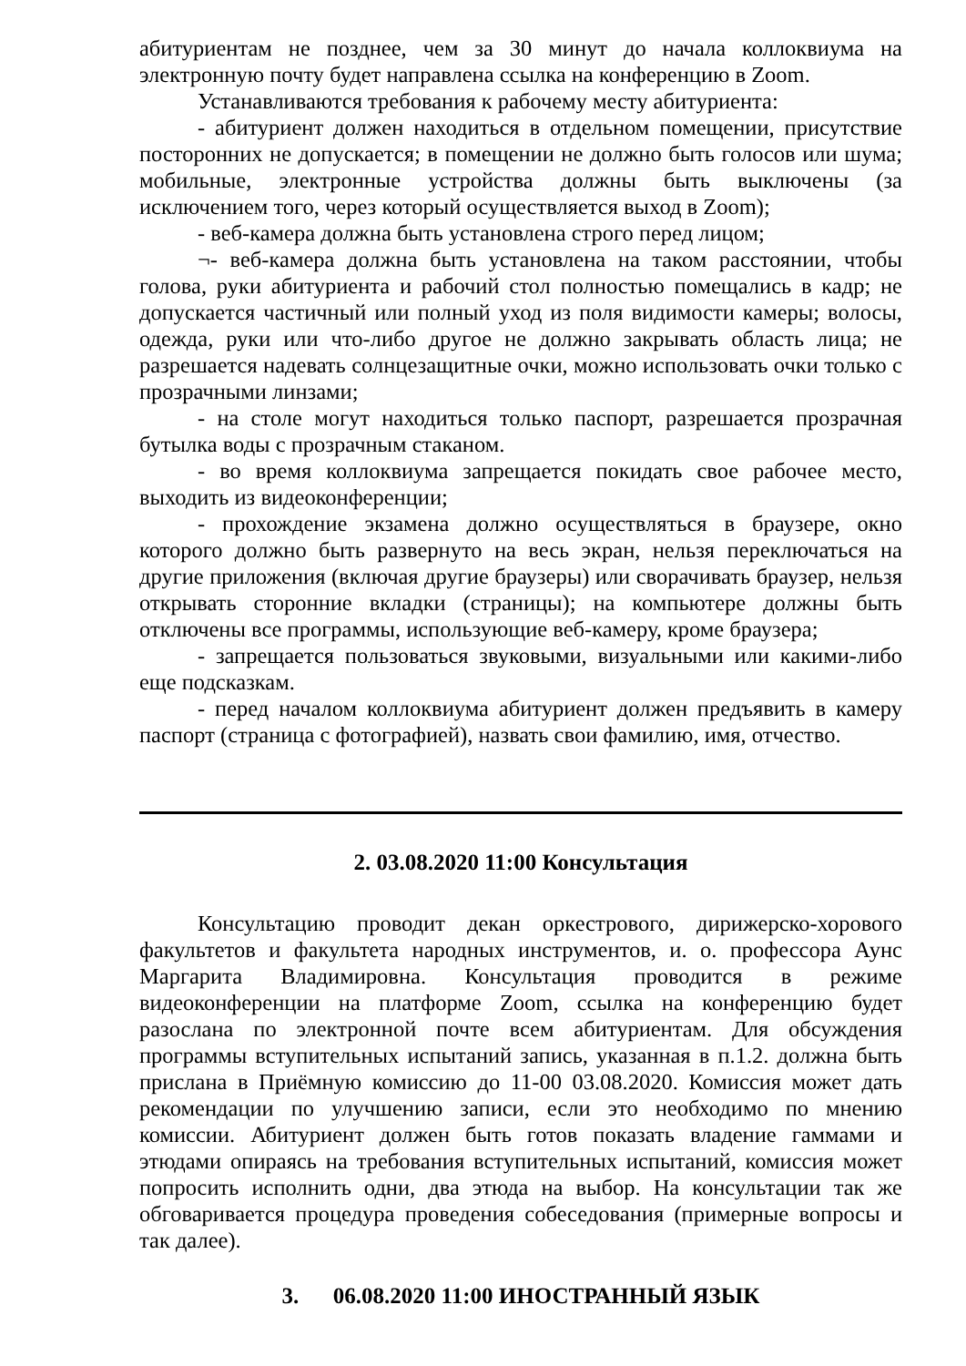абитуриентам не позднее, чем за 30 минут до начала коллоквиума на электронную почту будет направлена ссылка на конференцию в Zoom.
Устанавливаются требования к рабочему месту абитуриента:
- абитуриент должен находиться в отдельном помещении, присутствие посторонних не допускается; в помещении не должно быть голосов или шума; мобильные, электронные устройства должны быть выключены (за исключением того, через который осуществляется выход в Zoom);
- веб-камера должна быть установлена строго перед лицом;
¬- веб-камера должна быть установлена на таком расстоянии, чтобы голова, руки абитуриента и рабочий стол полностью помещались в кадр; не допускается частичный или полный уход из поля видимости камеры; волосы, одежда, руки или что-либо другое не должно закрывать область лица; не разрешается надевать солнцезащитные очки, можно использовать очки только с прозрачными линзами;
- на столе могут находиться только паспорт, разрешается прозрачная бутылка воды с прозрачным стаканом.
- во время коллоквиума запрещается покидать свое рабочее место, выходить из видеоконференции;
- прохождение экзамена должно осуществляться в браузере, окно которого должно быть развернуто на весь экран, нельзя переключаться на другие приложения (включая другие браузеры) или сворачивать браузер, нельзя открывать сторонние вкладки (страницы); на компьютере должны быть отключены все программы, использующие веб-камеру, кроме браузера;
- запрещается пользоваться звуковыми, визуальными или какими-либо еще подсказкам.
- перед началом коллоквиума абитуриент должен предъявить в камеру паспорт (страница с фотографией), назвать свои фамилию, имя, отчество.
2. 03.08.2020 11:00 Консультация
Консультацию проводит декан оркестрового, дирижерско-хорового факультетов и факультета народных инструментов, и. о. профессора Аунс Маргарита Владимировна. Консультация проводится в режиме видеоконференции на платформе Zoom, ссылка на конференцию будет разослана по электронной почте всем абитуриентам. Для обсуждения программы вступительных испытаний запись, указанная в п.1.2. должна быть прислана в Приёмную комиссию до 11-00 03.08.2020. Комиссия может дать рекомендации по улучшению записи, если это необходимо по мнению комиссии. Абитуриент должен быть готов показать владение гаммами и этюдами опираясь на требования вступительных испытаний, комиссия может попросить исполнить одни, два этюда на выбор. На консультации так же обговаривается процедура проведения собеседования (примерные вопросы и так далее).
3. 06.08.2020 11:00 ИНОСТРАННЫЙ ЯЗЫК